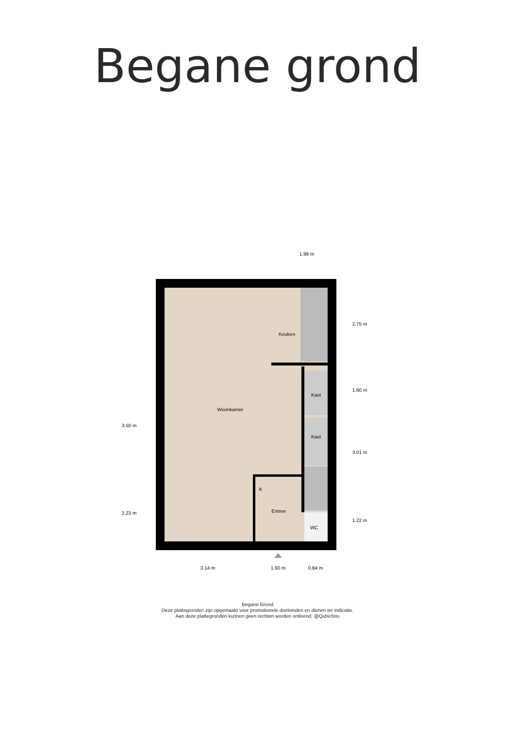Begane grond
Keuken
Woonkamer
Kast
Kast
K
Entree
WC
1.98 m
3.14 m
1.60 m
0.84 m
3.50 m
2.23 m
2.75 m
1.60 m
3.01 m
1.22 m
Begane Grond
Deze plattegronden zijn opgemaakt voor promotionele doeleinden en dienen ter indicatie.
Aan deze plattegronden kunnen geen rechten worden ontleend. @Qubicfoto